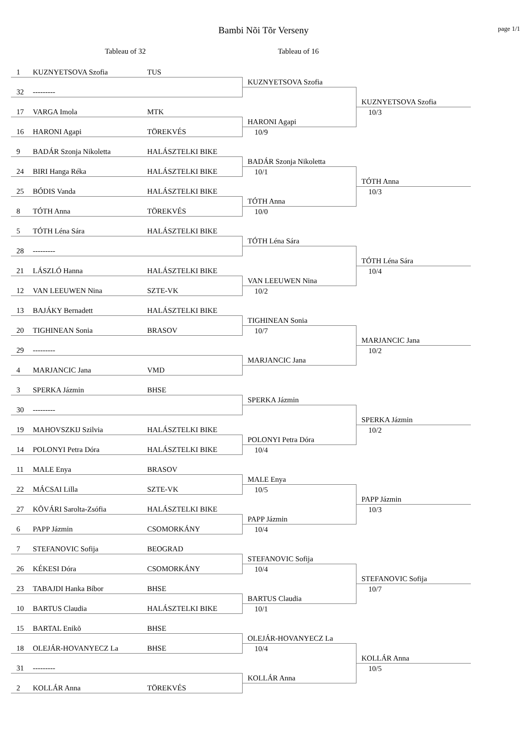Bambi Nõi Tõr Verseny
page 1/1
Tableau of 32 Tableau of 16
1 KUZNYETSOVA Szofia TUS
KUZNYETSOVA Szofia
32 ---------
KUZNYETSOVA Szofia
10/3
17 VARGA Imola MTK
HARONI Agapi
16 HARONI Agapi TÖREKVÉS
10/9
9 BADÁR Szonja Nikoletta HALÁSZTELKI BIKE
BADÁR Szonja Nikoletta
24 BIRI Hanga Réka HALÁSZTELKI BIKE
10/1
TÓTH Anna
10/3
25 BÓDIS Vanda HALÁSZTELKI BIKE
TÓTH Anna
8 TÓTH Anna TÖREKVÉS
10/0
5 TÓTH Léna Sára HALÁSZTELKI BIKE
TÓTH Léna Sára
28 ---------
TÓTH Léna Sára
10/4
21 LÁSZLÓ Hanna HALÁSZTELKI BIKE
VAN LEEUWEN Nina
12 VAN LEEUWEN Nina SZTE-VK
10/2
13 BAJÁKY Bernadett HALÁSZTELKI BIKE
TIGHINEAN Sonia
20 TIGHINEAN Sonia BRASOV
10/7
MARJANCIC Jana
10/2
29 ---------
MARJANCIC Jana
4 MARJANCIC Jana VMD
3 SPERKA Jázmin BHSE
SPERKA Jázmin
30 ---------
SPERKA Jázmin
10/2
19 MAHOVSZKIJ Szilvia HALÁSZTELKI BIKE
POLONYI Petra Dóra
14 POLONYI Petra Dóra HALÁSZTELKI BIKE
10/4
11 MALE Enya BRASOV
MALE Enya
22 MÁCSAI Lilla SZTE-VK
10/5
PAPP Jázmin
10/3
27 KÕVÁRI Sarolta-Zsófia HALÁSZTELKI BIKE
PAPP Jázmin
6 PAPP Jázmin CSOMORKÁNY
10/4
7 STEFANOVIC Sofija BEOGRAD
STEFANOVIC Sofija
26 KÉKESI Dóra CSOMORKÁNY
10/4
STEFANOVIC Sofija
10/7
23 TABAJDI Hanka Bíbor BHSE
BARTUS Claudia
10 BARTUS Claudia HALÁSZTELKI BIKE
10/1
15 BARTAL Enikõ BHSE
OLEJÁR-HOVANYECZ La
18 OLEJÁR-HOVANYECZ La BHSE
10/4
KOLLÁR Anna
10/5
31 ---------
KOLLÁR Anna
2 KOLLÁR Anna TÖREKVÉS